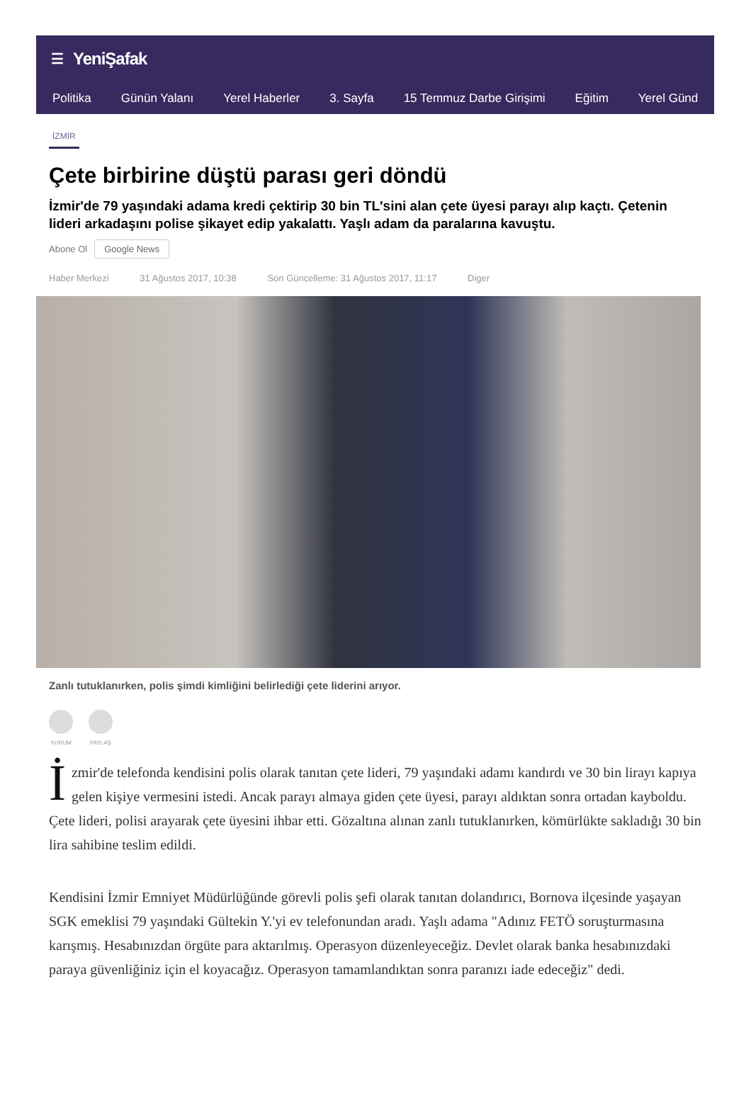☰ YeniŞafak
Politika Günün Yalanı Yerel Haberler 3. Sayfa 15 Temmuz Darbe Girişimi Eğitim Yerel Günd
İZMİR
Çete birbirine düştü parası geri döndü
İzmir'de 79 yaşındaki adama kredi çektirip 30 bin TL'sini alan çete üyesi parayı alıp kaçtı. Çetenin lideri arkadaşını polise şikayet edip yakalattı. Yaşlı adam da paralarına kavuştu.
Abone Ol Google News
Haber Merkezi 31 Ağustos 2017, 10:38 Son Güncelleme: 31 Ağustos 2017, 11:17 Diger
Zanlı tutuklanırken, polis şimdi kimliğini belirlediği çete liderini arıyor.
YORUM PAYLAŞ
İzmir'de telefonda kendisini polis olarak tanıtan çete lideri, 79 yaşındaki adamı kandırdı ve 30 bin lirayı kapıya gelen kişiye vermesini istedi. Ancak parayı almaya giden çete üyesi, parayı aldıktan sonra ortadan kayboldu. Çete lideri, polisi arayarak çete üyesini ihbar etti. Gözaltına alınan zanlı tutuklanırken, kömürlükte sakladığı 30 bin lira sahibine teslim edildi.
Kendisini İzmir Emniyet Müdürlüğünde görevli polis şefi olarak tanıtan dolandırıcı, Bornova ilçesinde yaşayan SGK emeklisi 79 yaşındaki Gültekin Y.'yi ev telefonundan aradı. Yaşlı adama "Adınız FETÖ soruşturmasına karışmış. Hesabınızdan örgüte para aktarılmış. Operasyon düzenleyeceğiz. Devlet olarak banka hesabınızdaki paraya güvenliğiniz için el koyacağız. Operasyon tamamlandıktan sonra paranızı iade edeceğiz" dedi.